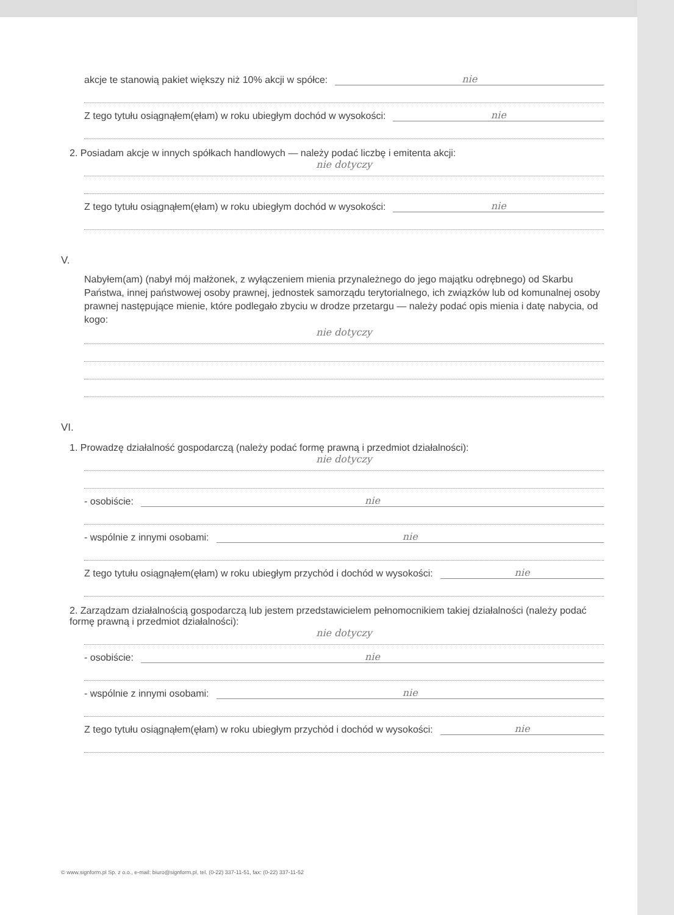akcje te stanowią pakiet większy niż 10% akcji w spółce: nie
Z tego tytułu osiągnąłem(ęłam) w roku ubiegłym dochód w wysokości: nie
2. Posiadam akcje w innych spółkach handlowych — należy podać liczbę i emitenta akcji:
nie dotyczy
Z tego tytułu osiągnąłem(ęłam) w roku ubiegłym dochód w wysokości: nie
V.
Nabyłem(am) (nabył mój małżonek, z wyłączeniem mienia przynależnego do jego majątku odrębnego) od Skarbu Państwa, innej państwowej osoby prawnej, jednostek samorządu terytorialnego, ich związków lub od komunalnej osoby prawnej następujące mienie, które podlegało zbyciu w drodze przetargu — należy podać opis mienia i datę nabycia, od kogo:
nie dotyczy
VI.
1. Prowadzę działalność gospodarczą (należy podać formę prawną i przedmiot działalności):
nie dotyczy
- osobiście: nie
- wspólnie z innymi osobami: nie
Z tego tytułu osiągnąłem(ęłam) w roku ubiegłym przychód i dochód w wysokości: nie
2. Zarządzam działalnością gospodarczą lub jestem przedstawicielem pełnomocnikiem takiej działalności (należy podać formę prawną i przedmiot działalności):
nie dotyczy
- osobiście: nie
- wspólnie z innymi osobami: nie
Z tego tytułu osiągnąłem(ęłam) w roku ubiegłym przychód i dochód w wysokości: nie
© www.signform.pl Sp. z o.o., e-mail: biuro@signform.pl, tel. (0-22) 337-11-51, fax: (0-22) 337-11-52